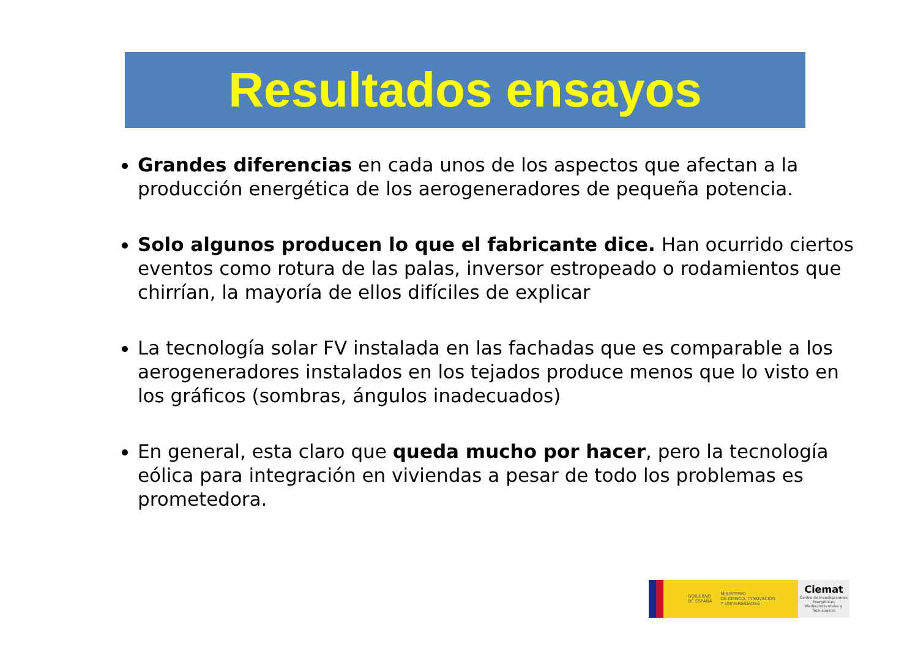Resultados ensayos
Grandes diferencias en cada unos de los aspectos que afectan a la producción energética de los aerogeneradores de pequeña potencia.
Solo algunos producen lo que el fabricante dice. Han ocurrido ciertos eventos como rotura de las palas, inversor estropeado o rodamientos que chirrían, la mayoría de ellos difíciles de explicar
La tecnología solar FV instalada en las fachadas que es comparable a los aerogeneradores instalados en los tejados produce menos que lo visto en los gráficos (sombras, ángulos inadecuados)
En general, esta claro que queda mucho por hacer, pero la tecnología eólica para integración en viviendas a pesar de todo los problemas es prometedora.
GOBIERNO
DE ESPAÑA MINISTERIO
DE CIENCIA, INNOVACIÓN
Y UNIVERSIDADES
Ciemat
Centro de Investigaciones Energéticas, Medioambientales y Tecnológicas